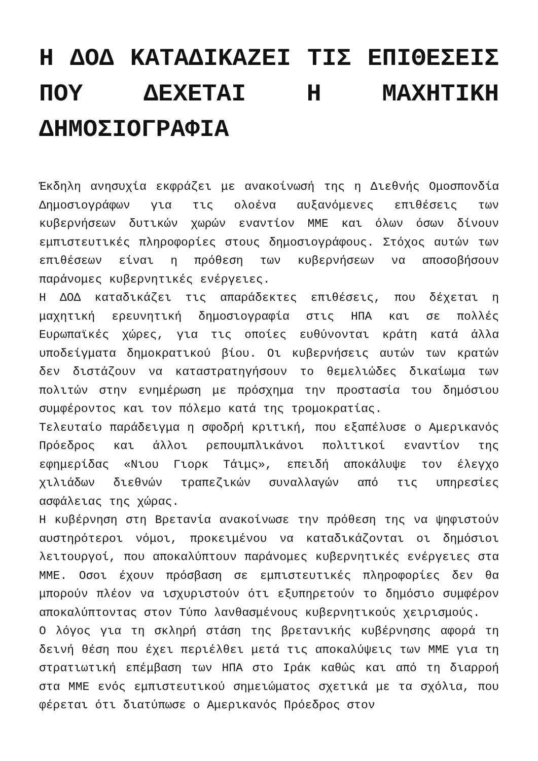Η ΔΟΔ ΚΑΤΑΔΙΚΑΖΕΙ ΤΙΣ ΕΠΙΘΕΣΕΙΣ ΠΟΥ ΔΕΧΕΤΑΙ Η ΜΑΧΗΤΙΚΗ ΔΗΜΟΣΙΟΓΡΑΦΙΑ
Έκδηλη ανησυχία εκφράζει με ανακοίνωσή της η Διεθνής Ομοσπονδία Δημοσιογράφων για τις ολοένα αυξανόμενες επιθέσεις των κυβερνήσεων δυτικών χωρών εναντίον ΜΜΕ και όλων όσων δίνουν εμπιστευτικές πληροφορίες στους δημοσιογράφους. Στόχος αυτών των επιθέσεων είναι η πρόθεση των κυβερνήσεων να αποσοβήσουν παράνομες κυβερνητικές ενέργειες.
Η ΔΟΔ καταδικάζει τις απαράδεκτες επιθέσεις, που δέχεται η μαχητική ερευνητική δημοσιογραφία στις ΗΠΑ και σε πολλές Ευρωπαϊκές χώρες, για τις οποίες ευθύνονται κράτη κατά άλλα υποδείγματα δημοκρατικού βίου. Οι κυβερνήσεις αυτών των κρατών δεν διστάζουν να καταστρατηγήσουν το θεμελιώδες δικαίωμα των πολιτών στην ενημέρωση με πρόσχημα την προστασία του δημόσιου συμφέροντος και τον πόλεμο κατά της τρομοκρατίας.
Τελευταίο παράδειγμα η σφοδρή κριτική, που εξαπέλυσε ο Αμερικανός Πρόεδρος και άλλοι ρεπουμπλικάνοι πολιτικοί εναντίον της εφημερίδας «Νιου Γιορκ Τάιμς», επειδή αποκάλυψε τον έλεγχο χιλιάδων διεθνών τραπεζικών συναλλαγών από τις υπηρεσίες ασφάλειας της χώρας.
Η κυβέρνηση στη Βρετανία ανακοίνωσε την πρόθεση της να ψηφιστούν αυστηρότεροι νόμοι, προκειμένου να καταδικάζονται οι δημόσιοι λειτουργοί, που αποκαλύπτουν παράνομες κυβερνητικές ενέργειες στα ΜΜΕ. Οσοι έχουν πρόσβαση σε εμπιστευτικές πληροφορίες δεν θα μπορούν πλέον να ισχυριστούν ότι εξυπηρετούν το δημόσιο συμφέρον αποκαλύπτοντας στον Τύπο λανθασμένους κυβερνητικούς χειρισμούς.
Ο λόγος για τη σκληρή στάση της βρετανικής κυβέρνησης αφορά τη δεινή θέση που έχει περιέλθει μετά τις αποκαλύψεις των ΜΜΕ για τη στρατιωτική επέμβαση των ΗΠΑ στο Ιράκ καθώς και από τη διαρροή στα ΜΜΕ ενός εμπιστευτικού σημειώματος σχετικά με τα σχόλια, που φέρεται ότι διατύπωσε ο Αμερικανός Πρόεδρος στον